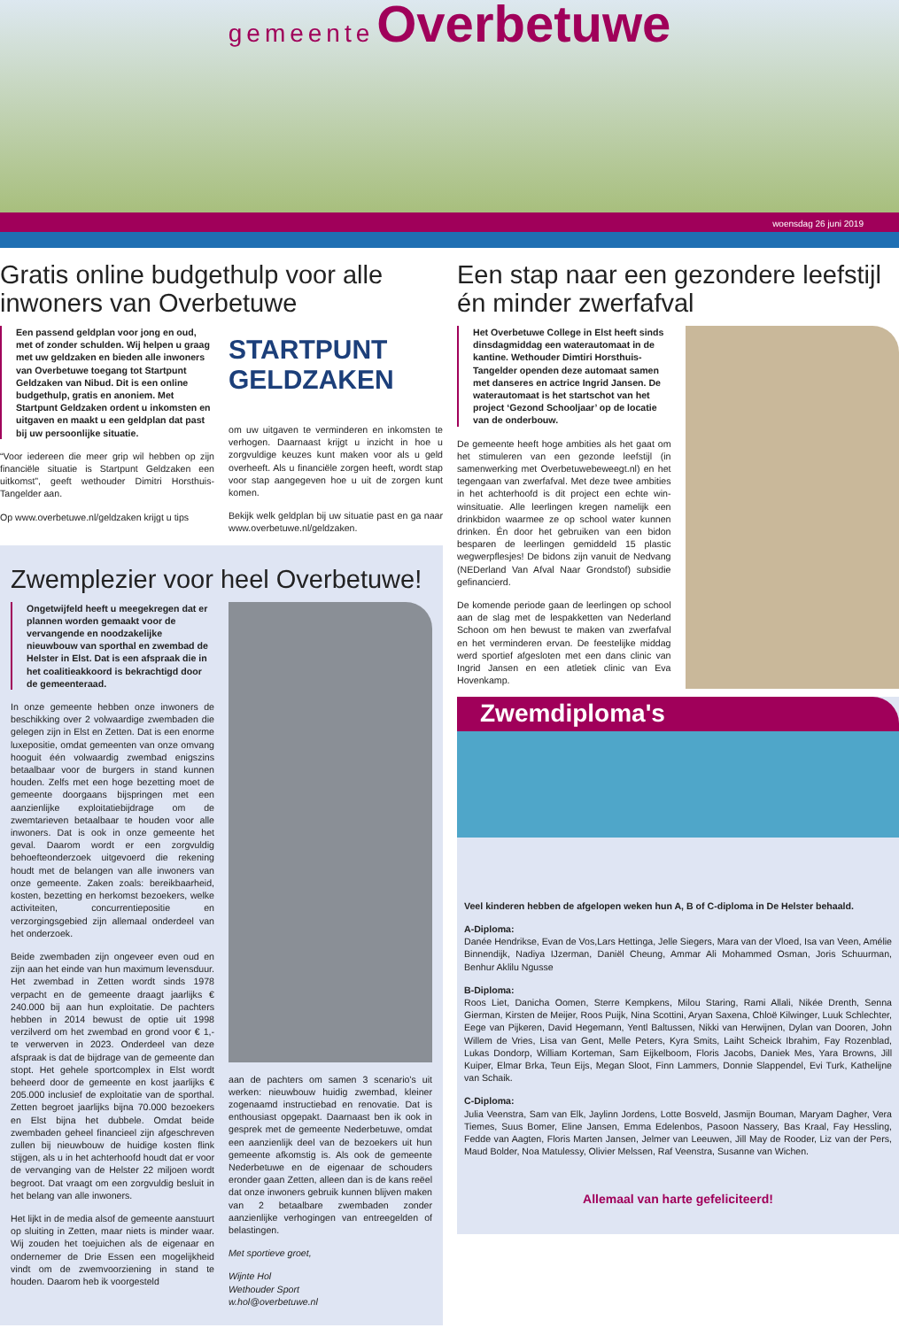gemeente Overbetuwe
woensdag 26 juni 2019
Gratis online budgethulp voor alle inwoners van Overbetuwe
Een passend geldplan voor jong en oud, met of zonder schulden. Wij helpen u graag met uw geldzaken en bieden alle inwoners van Overbetuwe toegang tot Startpunt Geldzaken van Nibud. Dit is een online budgethulp, gratis en anoniem. Met Startpunt Geldzaken ordent u inkomsten en uitgaven en maakt u een geldplan dat past bij uw persoonlijke situatie.
“Voor iedereen die meer grip wil hebben op zijn financiële situatie is Startpunt Geldzaken een uitkomst”, geeft wethouder Dimitri Horsthuis-Tangelder aan.
Op www.overbetuwe.nl/geldzaken krijgt u tips
STARTPUNT
GELDZAKEN
om uw uitgaven te verminderen en inkomsten te verhogen. Daarnaast krijgt u inzicht in hoe u zorgvuldige keuzes kunt maken voor als u geld overheeft. Als u financiële zorgen heeft, wordt stap voor stap aangegeven hoe u uit de zorgen kunt komen.
Bekijk welk geldplan bij uw situatie past en ga naar www.overbetuwe.nl/geldzaken.
Zwemplezier voor heel Overbetuwe!
Ongetwijfeld heeft u meegekregen dat er plannen worden gemaakt voor de vervangende en noodzakelijke nieuwbouw van sporthal en zwembad de Helster in Elst. Dat is een afspraak die in het coalitieakkoord is bekrachtigd door de gemeenteraad.
In onze gemeente hebben onze inwoners de beschikking over 2 volwaardige zwembaden die gelegen zijn in Elst en Zetten. Dat is een enorme luxepositie, omdat gemeenten van onze omvang hooguit één volwaardig zwembad enigszins betaalbaar voor de burgers in stand kunnen houden. Zelfs met een hoge bezetting moet de gemeente doorgaans bijspringen met een aanzienlijke exploitatiebijdrage om de zwemtarieven betaalbaar te houden voor alle inwoners. Dat is ook in onze gemeente het geval. Daarom wordt er een zorgvuldig behoefteonderzoek uitgevoerd die rekening houdt met de belangen van alle inwoners van onze gemeente. Zaken zoals: bereikbaarheid, kosten, bezetting en herkomst bezoekers, welke activiteiten, concurrentiepositie en verzorgingsgebied zijn allemaal onderdeel van het onderzoek.
Beide zwembaden zijn ongeveer even oud en zijn aan het einde van hun maximum levensduur. Het zwembad in Zetten wordt sinds 1978 verpacht en de gemeente draagt jaarlijks € 240.000 bij aan hun exploitatie. De pachters hebben in 2014 bewust de optie uit 1998 verzilverd om het zwembad en grond voor € 1,- te verwerven in 2023. Onderdeel van deze afspraak is dat de bijdrage van de gemeente dan stopt. Het gehele sportcomplex in Elst wordt beheerd door de gemeente en kost jaarlijks € 205.000 inclusief de exploitatie van de sporthal. Zetten begroet jaarlijks bijna 70.000 bezoekers en Elst bijna het dubbele. Omdat beide zwembaden geheel financieel zijn afgeschreven zullen bij nieuwbouw de huidige kosten flink stijgen, als u in het achterhoofd houdt dat er voor de vervanging van de Helster 22 miljoen wordt begroot. Dat vraagt om een zorgvuldig besluit in het belang van alle inwoners.
Het lijkt in de media alsof de gemeente aanstuurt op sluiting in Zetten, maar niets is minder waar. Wij zouden het toejuichen als de eigenaar en ondernemer de Drie Essen een mogelijkheid vindt om de zwemvoorziening in stand te houden. Daarom heb ik voorgesteld
aan de pachters om samen 3 scenario’s uit werken: nieuwbouw huidig zwembad, kleiner zogenaamd instructiebad en renovatie. Dat is enthousiast opgepakt. Daarnaast ben ik ook in gesprek met de gemeente Nederbetuwe, omdat een aanzienlijk deel van de bezoekers uit hun gemeente afkomstig is. Als ook de gemeente Nederbetuwe en de eigenaar de schouders eronder gaan Zetten, alleen dan is de kans reëel dat onze inwoners gebruik kunnen blijven maken van 2 betaalbare zwembaden zonder aanzienlijke verhogingen van entreegelden of belastingen.
Met sportieve groet,
Wijnte Hol
Wethouder Sport
w.hol@overbetuwe.nl
Een stap naar een gezondere leefstijl én minder zwerfafval
Het Overbetuwe College in Elst heeft sinds dinsdagmiddag een waterautomaat in de kantine. Wethouder Dimtiri Horsthuis-Tangelder openden deze automaat samen met danseres en actrice Ingrid Jansen. De waterautomaat is het startschot van het project ‘Gezond Schooljaar’ op de locatie van de onderbouw.
De gemeente heeft hoge ambities als het gaat om het stimuleren van een gezonde leefstijl (in samenwerking met Overbetuwebeweegt.nl) en het tegengaan van zwerfafval. Met deze twee ambities in het achterhoofd is dit project een echte win-winsituatie. Alle leerlingen kregen namelijk een drinkbidon waarmee ze op school water kunnen drinken. Én door het gebruiken van een bidon besparen de leerlingen gemiddeld 15 plastic wegwerpflesjes! De bidons zijn vanuit de Nedvang (NEDerland Van Afval Naar Grondstof) subsidie gefinancierd.
De komende periode gaan de leerlingen op school aan de slag met de lespakketten van Nederland Schoon om hen bewust te maken van zwerfafval en het verminderen ervan. De feestelijke middag werd sportief afgesloten met een dans clinic van Ingrid Jansen en een atletiek clinic van Eva Hovenkamp.
Zwemdiploma's
Veel kinderen hebben de afgelopen weken hun A, B of C-diploma in De Helster behaald.
A-Diploma:
Danée Hendrikse, Evan de Vos,Lars Hettinga, Jelle Siegers, Mara van der Vloed, Isa van Veen, Amélie Binnendijk, Nadiya IJzerman, Daniël Cheung, Ammar Ali Mohammed Osman, Joris Schuurman, Benhur Aklilu Ngusse
B-Diploma:
Roos Liet, Danicha Oomen, Sterre Kempkens, Milou Staring, Rami Allali, Nikée Drenth, Senna Gierman, Kirsten de Meijer, Roos Puijk, Nina Scottini, Aryan Saxena, Chloë Kilwinger, Luuk Schlechter, Eege van Pijkeren, David Hegemann, Yentl Baltussen, Nikki van Herwijnen, Dylan van Dooren, John Willem de Vries, Lisa van Gent, Melle Peters, Kyra Smits, Laiht Scheick Ibrahim, Fay Rozenblad, Lukas Dondorp, William Korteman, Sam Eijkelboom, Floris Jacobs, Daniek Mes, Yara Browns, Jill Kuiper, Elmar Brka, Teun Eijs, Megan Sloot, Finn Lammers, Donnie Slappendel, Evi Turk, Kathelijne van Schaik.
C-Diploma:
Julia Veenstra, Sam van Elk, Jaylinn Jordens, Lotte Bosveld, Jasmijn Bouman, Maryam Dagher, Vera Tiemes, Suus Bomer, Eline Jansen, Emma Edelenbos, Pasoon Nassery, Bas Kraal, Fay Hessling, Fedde van Aagten, Floris Marten Jansen, Jelmer van Leeuwen, Jill May de Rooder, Liz van der Pers, Maud Bolder, Noa Matulessy, Olivier Melssen, Raf Veenstra, Susanne van Wichen.
Allemaal van harte gefeliciteerd!